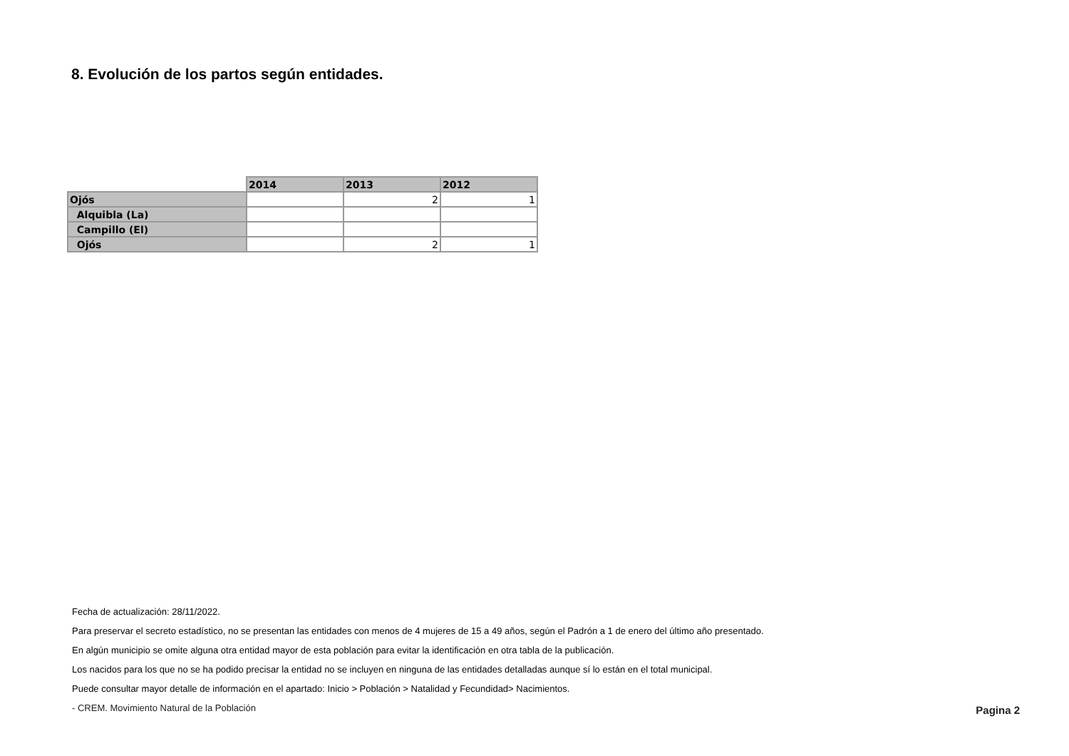8. Evolución de los partos según entidades.
| | 2014 | 2013 | 2012 |
| --- | --- | --- | --- |
| Ojós | | 2 | 1 |
| Alquibla (La) | | | |
| Campillo (El) | | | |
| Ojós | | 2 | 1 |
Fecha de actualización: 28/11/2022.
Para preservar el secreto estadístico, no se presentan las entidades con menos de 4 mujeres de 15 a 49 años, según el Padrón a 1 de enero del último año presentado.
En algún municipio se omite alguna otra entidad mayor de esta población para evitar la identificación en otra tabla de la publicación.
Los nacidos para los que no se ha podido precisar la entidad no se incluyen en ninguna de las entidades detalladas aunque sí lo están en el total municipal.
Puede consultar mayor detalle de información en el apartado: Inicio > Población > Natalidad y Fecundidad> Nacimientos.
- CREM. Movimiento Natural de la Población Pagina 2